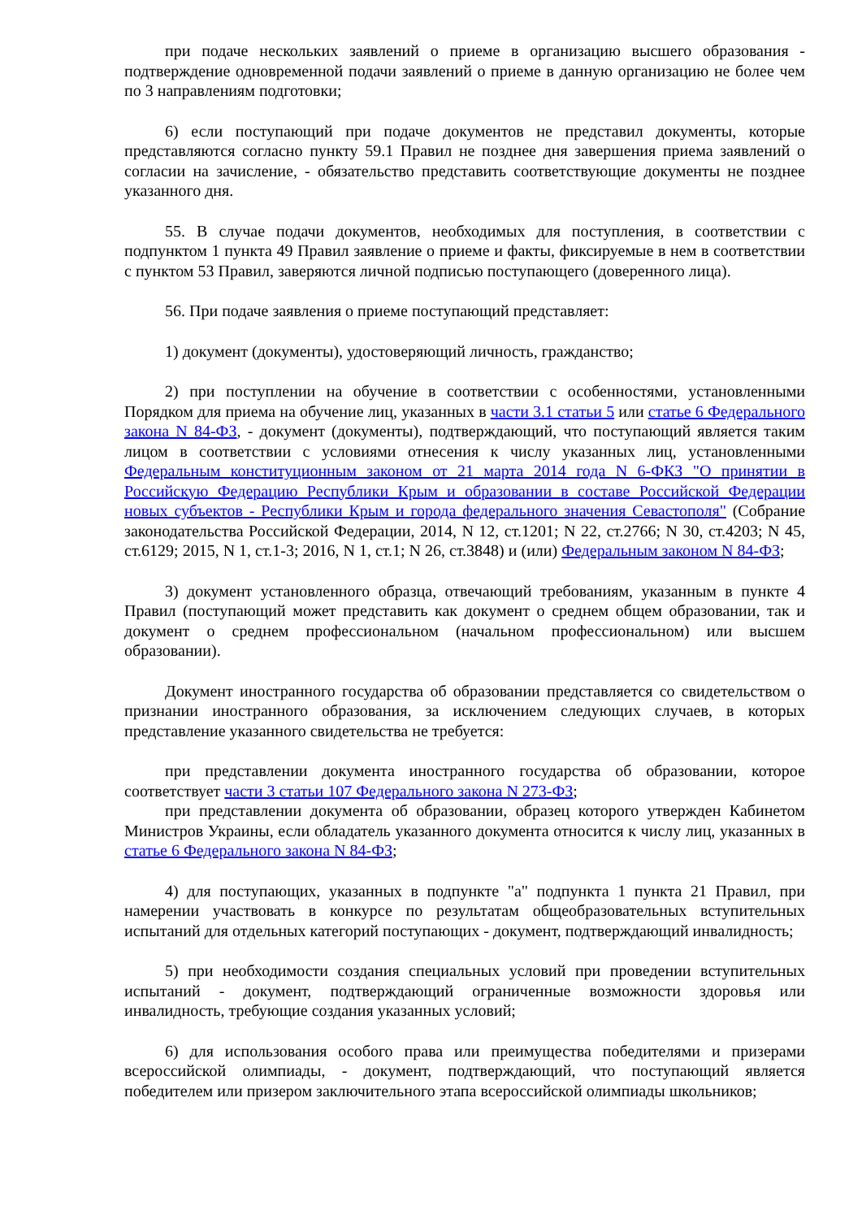при подаче нескольких заявлений о приеме в организацию высшего образования - подтверждение одновременной подачи заявлений о приеме в данную организацию не более чем по 3 направлениям подготовки;
6) если поступающий при подаче документов не представил документы, которые представляются согласно пункту 59.1 Правил не позднее дня завершения приема заявлений о согласии на зачисление, - обязательство представить соответствующие документы не позднее указанного дня.
55. В случае подачи документов, необходимых для поступления, в соответствии с подпунктом 1 пункта 49 Правил заявление о приеме и факты, фиксируемые в нем в соответствии с пунктом 53 Правил, заверяются личной подписью поступающего (доверенного лица).
56. При подаче заявления о приеме поступающий представляет:
1) документ (документы), удостоверяющий личность, гражданство;
2) при поступлении на обучение в соответствии с особенностями, установленными Порядком для приема на обучение лиц, указанных в части 3.1 статьи 5 или статье 6 Федерального закона N 84-ФЗ, - документ (документы), подтверждающий, что поступающий является таким лицом в соответствии с условиями отнесения к числу указанных лиц, установленными Федеральным конституционным законом от 21 марта 2014 года N 6-ФКЗ "О принятии в Российскую Федерацию Республики Крым и образовании в составе Российской Федерации новых субъектов - Республики Крым и города федерального значения Севастополя" (Собрание законодательства Российской Федерации, 2014, N 12, ст.1201; N 22, ст.2766; N 30, ст.4203; N 45, ст.6129; 2015, N 1, ст.1-3; 2016, N 1, ст.1; N 26, ст.3848) и (или) Федеральным законом N 84-ФЗ;
3) документ установленного образца, отвечающий требованиям, указанным в пункте 4 Правил (поступающий может представить как документ о среднем общем образовании, так и документ о среднем профессиональном (начальном профессиональном) или высшем образовании).
Документ иностранного государства об образовании представляется со свидетельством о признании иностранного образования, за исключением следующих случаев, в которых представление указанного свидетельства не требуется:
при представлении документа иностранного государства об образовании, которое соответствует части 3 статьи 107 Федерального закона N 273-ФЗ;
при представлении документа об образовании, образец которого утвержден Кабинетом Министров Украины, если обладатель указанного документа относится к числу лиц, указанных в статье 6 Федерального закона N 84-ФЗ;
4) для поступающих, указанных в подпункте "а" подпункта 1 пункта 21 Правил, при намерении участвовать в конкурсе по результатам общеобразовательных вступительных испытаний для отдельных категорий поступающих - документ, подтверждающий инвалидность;
5) при необходимости создания специальных условий при проведении вступительных испытаний - документ, подтверждающий ограниченные возможности здоровья или инвалидность, требующие создания указанных условий;
6) для использования особого права или преимущества победителями и призерами всероссийской олимпиады, - документ, подтверждающий, что поступающий является победителем или призером заключительного этапа всероссийской олимпиады школьников;